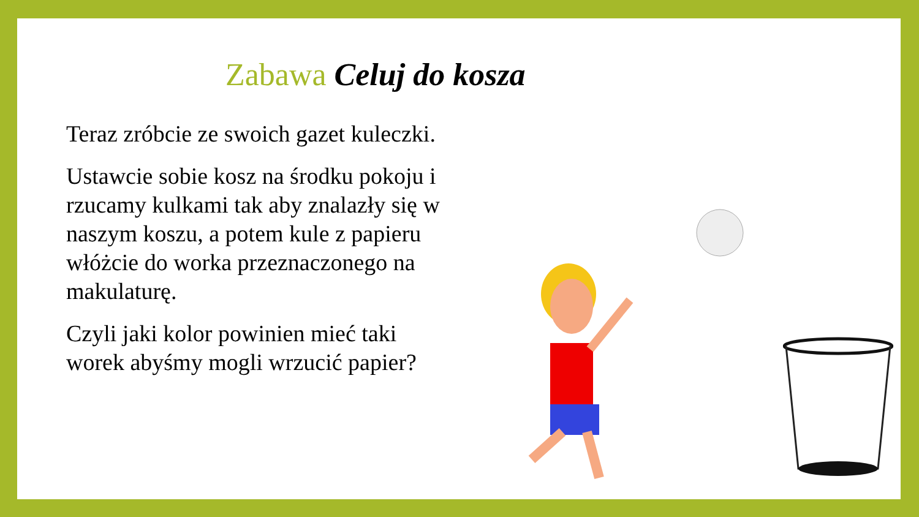Zabawa Celuj do kosza
Teraz zróbcie ze swoich gazet kuleczki.
Ustawcie sobie kosz na środku pokoju i rzucamy kulkami tak aby znalazły się w naszym koszu, a potem kule z papieru włóżcie do worka przeznaczonego na makulaturę.
Czyli jaki kolor powinien mieć taki worek abyśmy mogli wrzucić papier?